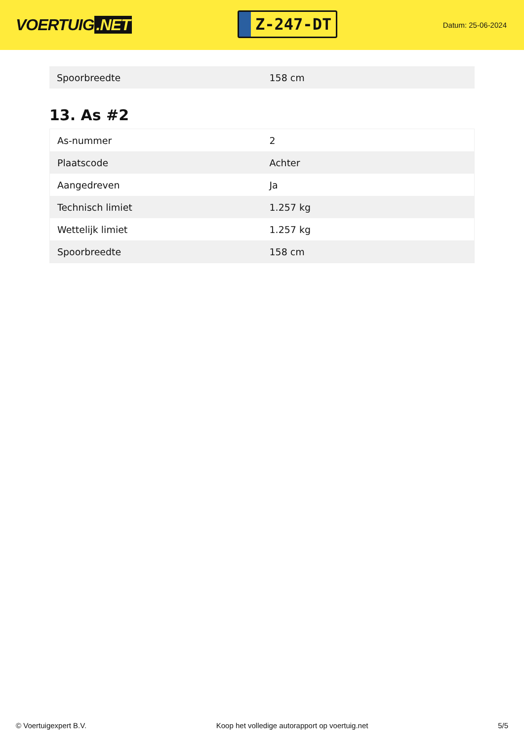VOERTUIG.NET
Z-247-DT
Datum: 25-06-2024
| Spoorbreedte | 158 cm |
13. As #2
| As-nummer | 2 |
| Plaatscode | Achter |
| Aangedreven | Ja |
| Technisch limiet | 1.257 kg |
| Wettelijk limiet | 1.257 kg |
| Spoorbreedte | 158 cm |
© Voertuigexpert B.V. Koop het volledige autorapport op voertuig.net 5/5